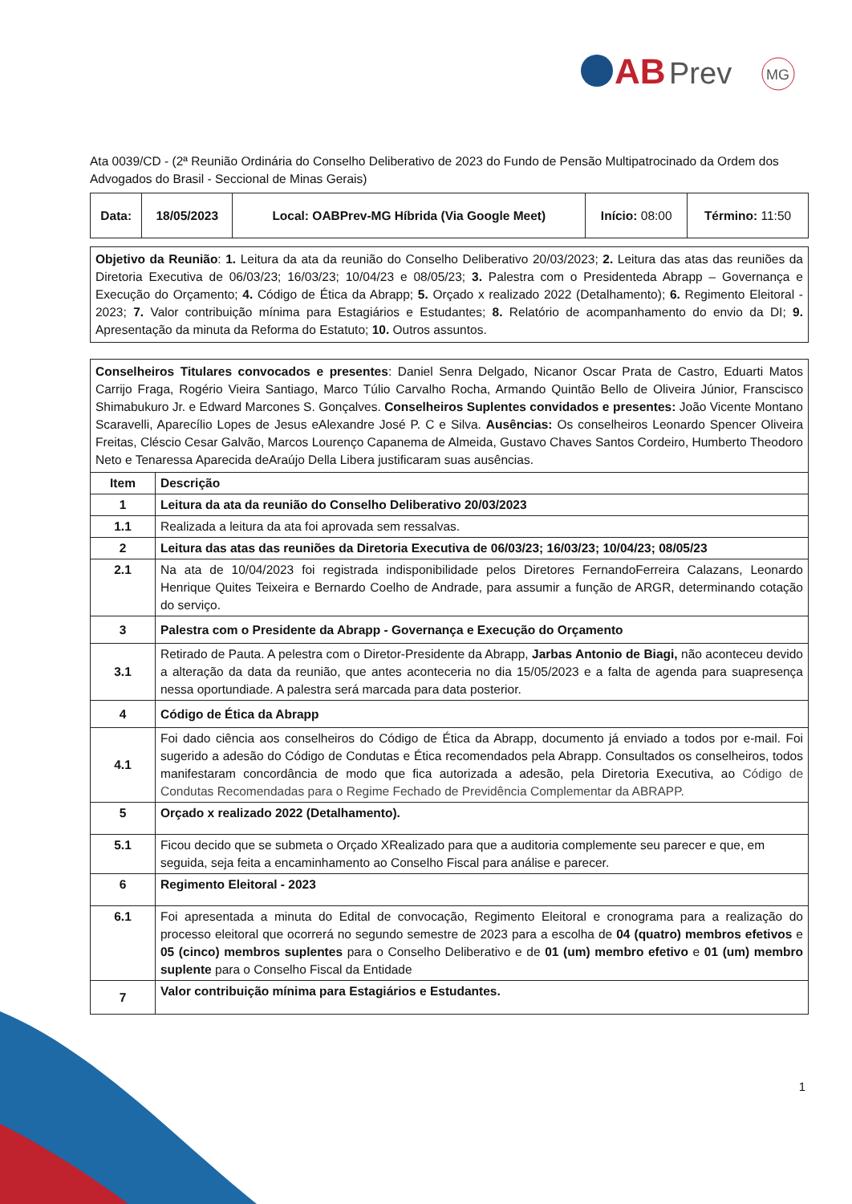AB
Prev
MG
Ata 0039/CD - (2ª Reunião Ordinária do Conselho Deliberativo de 2023 do Fundo de Pensão Multipatrocinado da Ordem dos Advogados do Brasil - Seccional de Minas Gerais)
| Data: | 18/05/2023 | Local: OABPrev-MG Híbrida (Via Google Meet) | Início: 08:00 | Término: 11:50 |
Objetivo da Reunião: 1. Leitura da ata da reunião do Conselho Deliberativo 20/03/2023; 2. Leitura das atas das reuniões da Diretoria Executiva de 06/03/23; 16/03/23; 10/04/23 e 08/05/23; 3. Palestra com o Presidenteda Abrapp – Governança e Execução do Orçamento; 4. Código de Ética da Abrapp; 5. Orçado x realizado 2022 (Detalhamento); 6. Regimento Eleitoral - 2023; 7. Valor contribuição mínima para Estagiários e Estudantes; 8. Relatório de acompanhamento do envio da DI; 9. Apresentação da minuta da Reforma do Estatuto; 10. Outros assuntos.
Conselheiros Titulares convocados e presentes: Daniel Senra Delgado, Nicanor Oscar Prata de Castro, Eduarti Matos Carrijo Fraga, Rogério Vieira Santiago, Marco Túlio Carvalho Rocha, Armando Quintão Bello de Oliveira Júnior, Franscisco Shimabukuro Jr. e Edward Marcones S. Gonçalves. Conselheiros Suplentes convidados e presentes: João Vicente Montano Scaravelli, Aparecílio Lopes de Jesus eAlexandre José P. C e Silva. Ausências: Os conselheiros Leonardo Spencer Oliveira Freitas, Cléscio Cesar Galvão, Marcos Lourenço Capanema de Almeida, Gustavo Chaves Santos Cordeiro, Humberto Theodoro Neto e Tenaressa Aparecida deAraújo Della Libera justificaram suas ausências.
| Item | Descrição |
| --- | --- |
| 1 | Leitura da ata da reunião do Conselho Deliberativo 20/03/2023 |
| 1.1 | Realizada a leitura da ata foi aprovada sem ressalvas. |
| 2 | Leitura das atas das reuniões da Diretoria Executiva de 06/03/23; 16/03/23; 10/04/23; 08/05/23 |
| 2.1 | Na ata de 10/04/2023 foi registrada indisponibilidade pelos Diretores FernandoFerreira Calazans, Leonardo Henrique Quites Teixeira e Bernardo Coelho de Andrade, para assumir a função de ARGR, determinando cotação do serviço. |
| 3 | Palestra com o Presidente da Abrapp - Governança e Execução do Orçamento |
| 3.1 | Retirado de Pauta. A pelestra com o Diretor-Presidente da Abrapp, Jarbas Antonio de Biagi, não aconteceu devido a alteração da data da reunião, que antes aconteceria no dia 15/05/2023 e a falta de agenda para suapresença nessa oportundiade. A palestra será marcada para data posterior. |
| 4 | Código de Ética da Abrapp |
| 4.1 | Foi dado ciência aos conselheiros do Código de Ética da Abrapp, documento já enviado a todos por e-mail. Foi sugerido a adesão do Código de Condutas e Ética recomendados pela Abrapp. Consultados os conselheiros, todos manifestaram concordância de modo que fica autorizada a adesão, pela Diretoria Executiva, ao Código de Condutas Recomendadas para o Regime Fechado de Previdência Complementar da ABRAPP. |
| 5 | Orçado x realizado 2022 (Detalhamento). |
| 5.1 | Ficou decido que se submeta o Orçado XRealizado para que a auditoria complemente seu parecer e que, em seguida, seja feita a encaminhamento ao Conselho Fiscal para análise e parecer. |
| 6 | Regimento Eleitoral - 2023 |
| 6.1 | Foi apresentada a minuta do Edital de convocação, Regimento Eleitoral e cronograma para a realização do processo eleitoral que ocorrerá no segundo semestre de 2023 para a escolha de 04 (quatro) membros efetivos e 05 (cinco) membros suplentes para o Conselho Deliberativo e de 01 (um) membro efetivo e 01 (um) membro suplente para o Conselho Fiscal da Entidade |
| 7 | Valor contribuição mínima para Estagiários e Estudantes. |
1